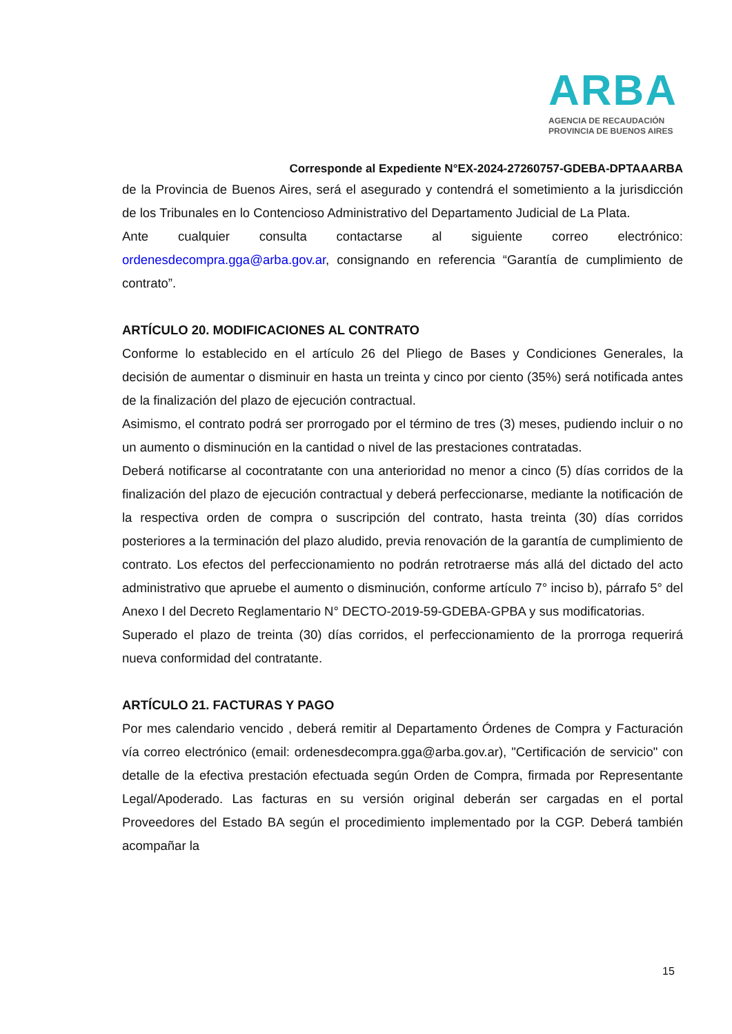ARBA
AGENCIA DE RECAUDACIÓN
PROVINCIA DE BUENOS AIRES
Corresponde al Expediente N°EX-2024-27260757-GDEBA-DPTAAARBA
de la Provincia de Buenos Aires, será el asegurado y contendrá el sometimiento a la jurisdicción de los Tribunales en lo Contencioso Administrativo del Departamento Judicial de La Plata.
Ante cualquier consulta contactarse al siguiente correo electrónico: ordenesdecompra.gga@arba.gov.ar, consignando en referencia “Garantía de cumplimiento de contrato”.
ARTÍCULO 20. MODIFICACIONES AL CONTRATO
Conforme lo establecido en el artículo 26 del Pliego de Bases y Condiciones Generales, la decisión de aumentar o disminuir en hasta un treinta y cinco por ciento (35%) será notificada antes de la finalización del plazo de ejecución contractual.
Asimismo, el contrato podrá ser prorrogado por el término de tres (3) meses, pudiendo incluir o no un aumento o disminución en la cantidad o nivel de las prestaciones contratadas.
Deberá notificarse al cocontratante con una anterioridad no menor a cinco (5) días corridos de la finalización del plazo de ejecución contractual y deberá perfeccionarse, mediante la notificación de la respectiva orden de compra o suscripción del contrato, hasta treinta (30) días corridos posteriores a la terminación del plazo aludido, previa renovación de la garantía de cumplimiento de contrato. Los efectos del perfeccionamiento no podrán retrotraerse más allá del dictado del acto administrativo que apruebe el aumento o disminución, conforme artículo 7° inciso b), párrafo 5° del Anexo I del Decreto Reglamentario N° DECTO-2019-59-GDEBA-GPBA y sus modificatorias.
Superado el plazo de treinta (30) días corridos, el perfeccionamiento de la prorroga requerirá nueva conformidad del contratante.
ARTÍCULO 21. FACTURAS Y PAGO
Por mes calendario vencido , deberá remitir al Departamento Órdenes de Compra y Facturación vía correo electrónico (email: ordenesdecompra.gga@arba.gov.ar), "Certificación de servicio" con detalle de la efectiva prestación efectuada según Orden de Compra, firmada por Representante Legal/Apoderado. Las facturas en su versión original deberán ser cargadas en el portal Proveedores del Estado BA según el procedimiento implementado por la CGP. Deberá también acompañar la
15